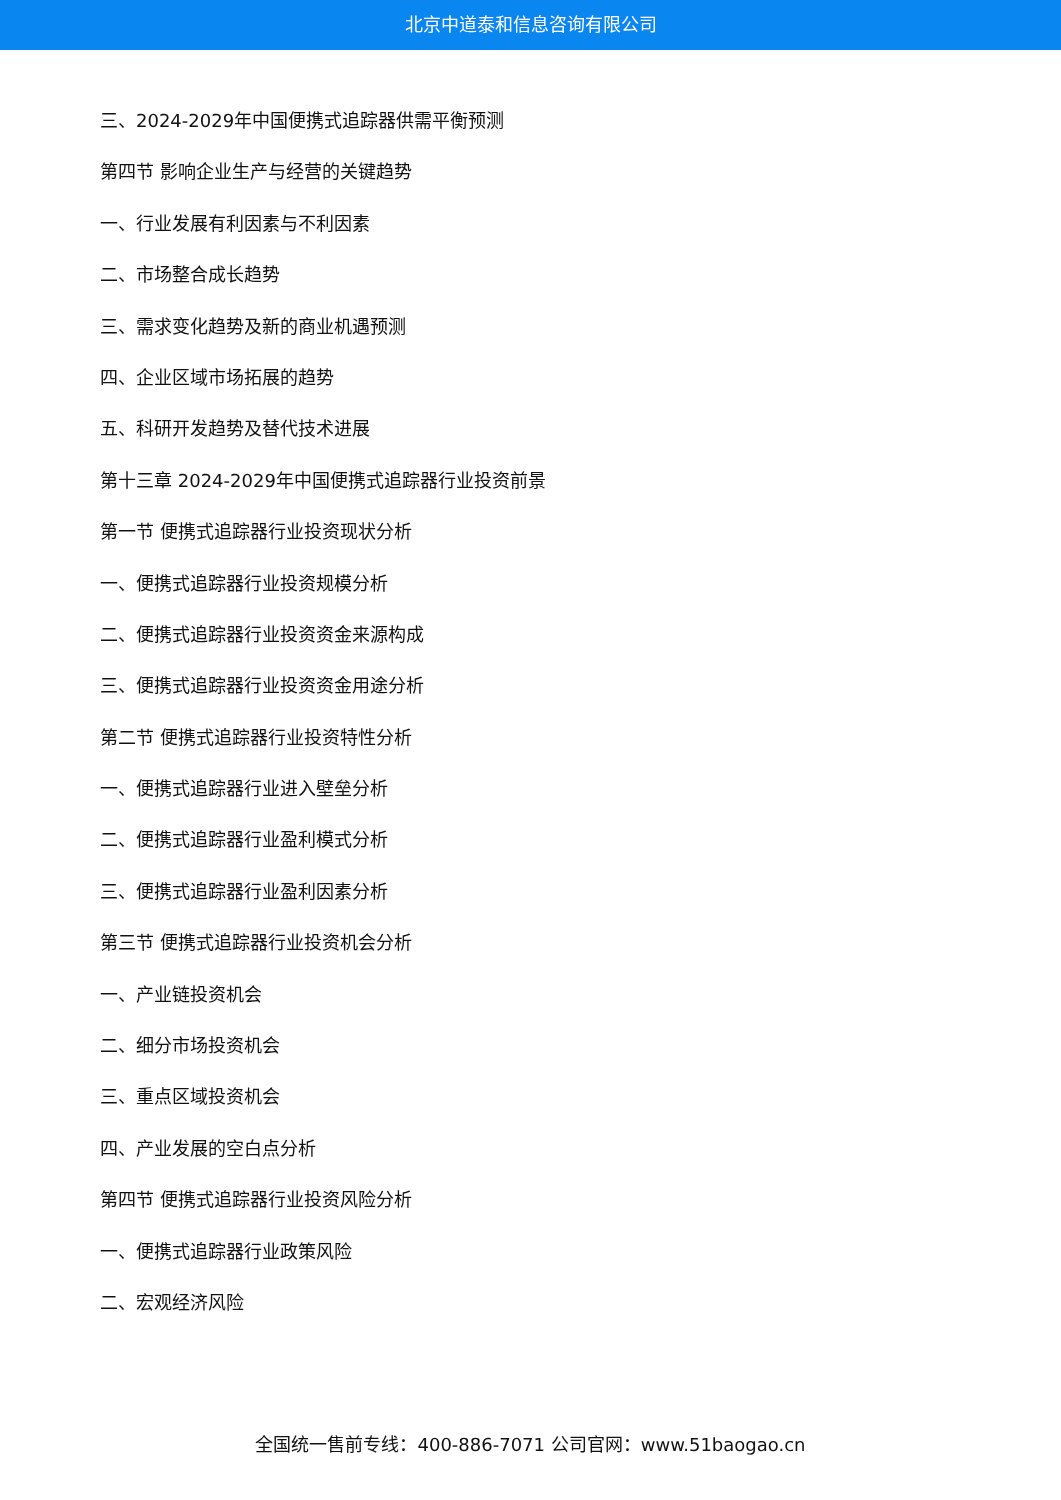北京中道泰和信息咨询有限公司
三、2024-2029年中国便携式追踪器供需平衡预测
第四节 影响企业生产与经营的关键趋势
一、行业发展有利因素与不利因素
二、市场整合成长趋势
三、需求变化趋势及新的商业机遇预测
四、企业区域市场拓展的趋势
五、科研开发趋势及替代技术进展
第十三章 2024-2029年中国便携式追踪器行业投资前景
第一节 便携式追踪器行业投资现状分析
一、便携式追踪器行业投资规模分析
二、便携式追踪器行业投资资金来源构成
三、便携式追踪器行业投资资金用途分析
第二节 便携式追踪器行业投资特性分析
一、便携式追踪器行业进入壁垒分析
二、便携式追踪器行业盈利模式分析
三、便携式追踪器行业盈利因素分析
第三节 便携式追踪器行业投资机会分析
一、产业链投资机会
二、细分市场投资机会
三、重点区域投资机会
四、产业发展的空白点分析
第四节 便携式追踪器行业投资风险分析
一、便携式追踪器行业政策风险
二、宏观经济风险
全国统一售前专线：400-886-7071 公司官网：www.51baogao.cn